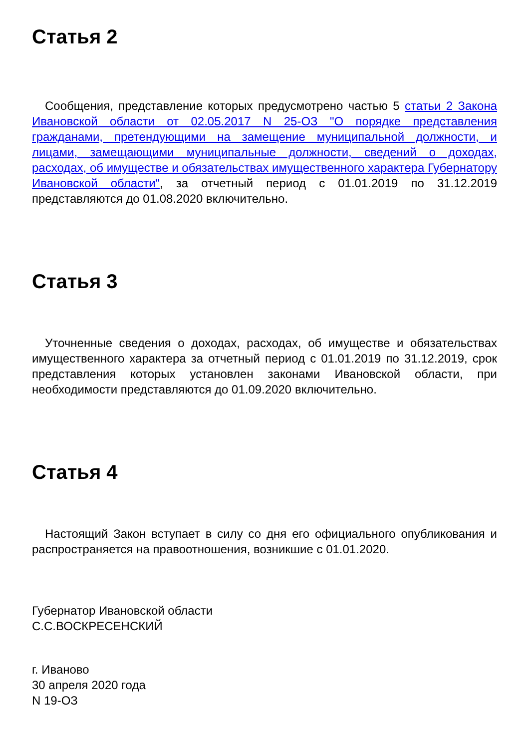Статья 2
Сообщения, представление которых предусмотрено частью 5 статьи 2 Закона Ивановской области от 02.05.2017 N 25-ОЗ "О порядке представления гражданами, претендующими на замещение муниципальной должности, и лицами, замещающими муниципальные должности, сведений о доходах, расходах, об имуществе и обязательствах имущественного характера Губернатору Ивановской области", за отчетный период с 01.01.2019 по 31.12.2019 представляются до 01.08.2020 включительно.
Статья 3
Уточненные сведения о доходах, расходах, об имуществе и обязательствах имущественного характера за отчетный период с 01.01.2019 по 31.12.2019, срок представления которых установлен законами Ивановской области, при необходимости представляются до 01.09.2020 включительно.
Статья 4
Настоящий Закон вступает в силу со дня его официального опубликования и распространяется на правоотношения, возникшие с 01.01.2020.
Губернатор Ивановской области
С.С.ВОСКРЕСЕНСКИЙ
г. Иваново
30 апреля 2020 года
N 19-ОЗ